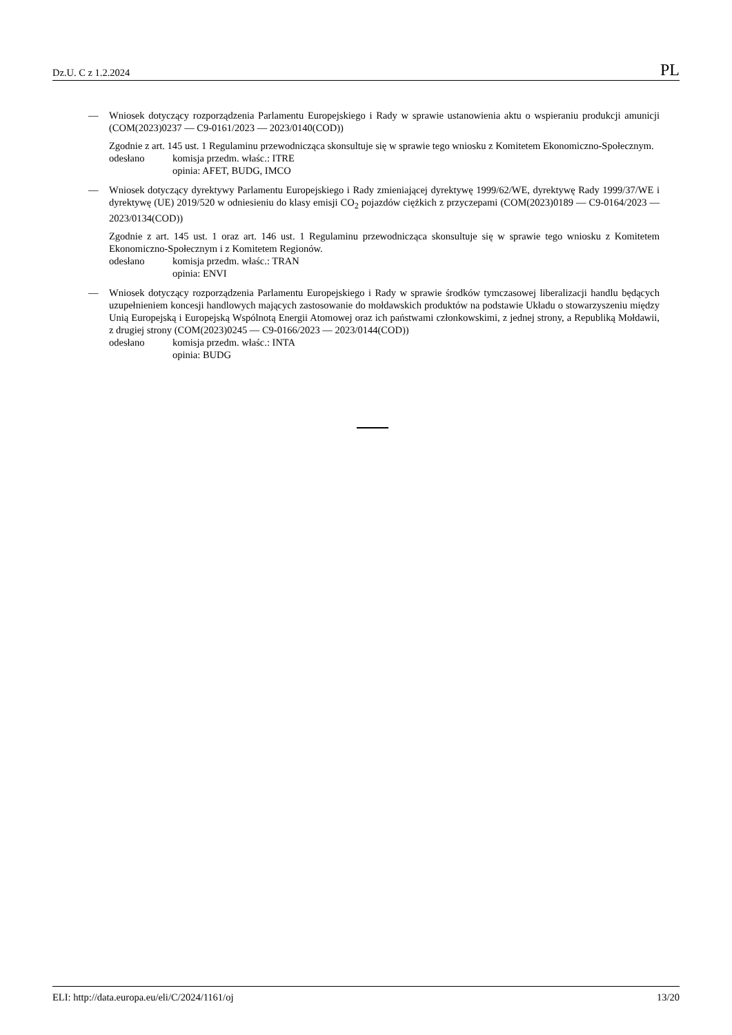Dz.U. C z 1.2.2024 PL
— Wniosek dotyczący rozporządzenia Parlamentu Europejskiego i Rady w sprawie ustanowienia aktu o wspieraniu produkcji amunicji (COM(2023)0237 — C9-0161/2023 — 2023/0140(COD))
Zgodnie z art. 145 ust. 1 Regulaminu przewodnicząca skonsultuje się w sprawie tego wniosku z Komitetem Ekonomiczno-Społecznym.
odesłano komisja przedm. właśc.: ITRE
opinia: AFET, BUDG, IMCO
— Wniosek dotyczący dyrektywy Parlamentu Europejskiego i Rady zmieniającej dyrektywę 1999/62/WE, dyrektywę Rady 1999/37/WE i dyrektywę (UE) 2019/520 w odniesieniu do klasy emisji CO<sub>2</sub> pojazdów ciężkich z przyczepami (COM(2023)0189 — C9-0164/2023 — 2023/0134(COD))
Zgodnie z art. 145 ust. 1 oraz art. 146 ust. 1 Regulaminu przewodnicząca skonsultuje się w sprawie tego wniosku z Komitetem Ekonomiczno-Społecznym i z Komitetem Regionów.
odesłano komisja przedm. właśc.: TRAN
opinia: ENVI
— Wniosek dotyczący rozporządzenia Parlamentu Europejskiego i Rady w sprawie środków tymczasowej liberalizacji handlu będących uzupełnieniem koncesji handlowych mających zastosowanie do mołdawskich produktów na podstawie Układu o stowarzyszeniu między Unią Europejską i Europejską Wspólnotą Energii Atomowej oraz ich państwami członkowskimi, z jednej strony, a Republiką Mołdawii, z drugiej strony (COM(2023)0245 — C9-0166/2023 — 2023/0144(COD))
odesłano komisja przedm. właśc.: INTA
opinia: BUDG
ELI: http://data.europa.eu/eli/C/2024/1161/oj 13/20